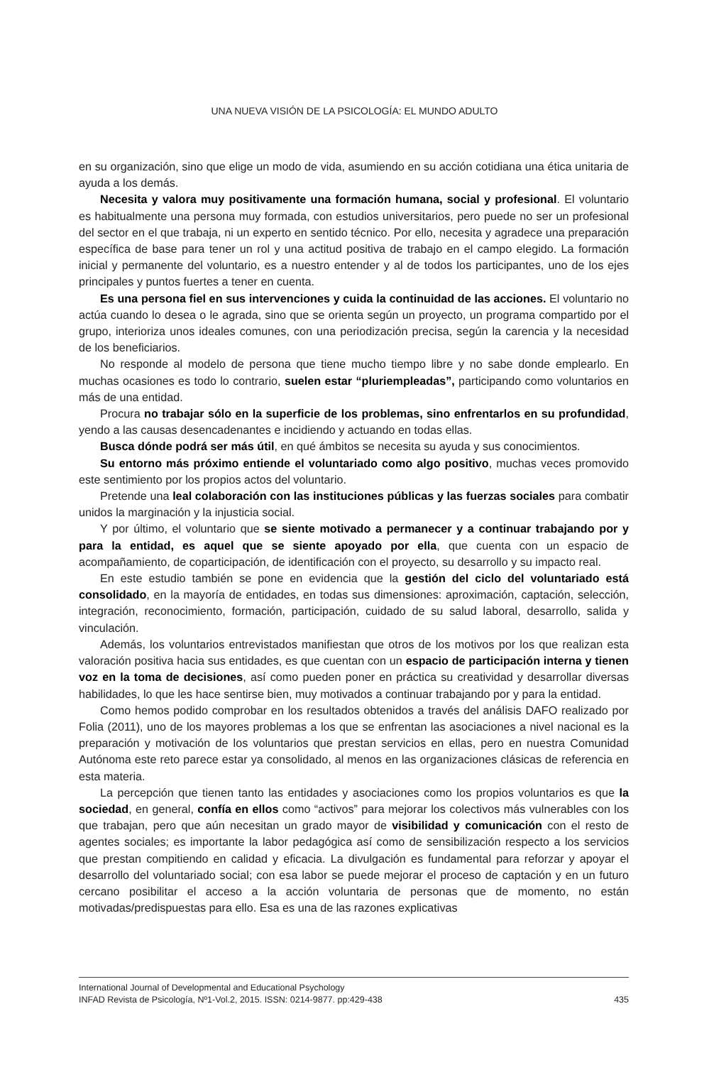UNA NUEVA VISIÓN DE LA PSICOLOGÍA: EL MUNDO ADULTO
en su organización, sino que elige un modo de vida, asumiendo en su acción cotidiana una ética unitaria de ayuda a los demás.
Necesita y valora muy positivamente una formación humana, social y profesional. El voluntario es habitualmente una persona muy formada, con estudios universitarios, pero puede no ser un profesional del sector en el que trabaja, ni un experto en sentido técnico. Por ello, necesita y agradece una preparación específica de base para tener un rol y una actitud positiva de trabajo en el campo elegido. La formación inicial y permanente del voluntario, es a nuestro entender y al de todos los participantes, uno de los ejes principales y puntos fuertes a tener en cuenta.
Es una persona fiel en sus intervenciones y cuida la continuidad de las acciones. El voluntario no actúa cuando lo desea o le agrada, sino que se orienta según un proyecto, un programa compartido por el grupo, interioriza unos ideales comunes, con una periodización precisa, según la carencia y la necesidad de los beneficiarios.
No responde al modelo de persona que tiene mucho tiempo libre y no sabe donde emplearlo. En muchas ocasiones es todo lo contrario, suelen estar “pluriempleadas”, participando como voluntarios en más de una entidad.
Procura no trabajar sólo en la superficie de los problemas, sino enfrentarlos en su profundidad, yendo a las causas desencadenantes e incidiendo y actuando en todas ellas.
Busca dónde podrá ser más útil, en qué ámbitos se necesita su ayuda y sus conocimientos.
Su entorno más próximo entiende el voluntariado como algo positivo, muchas veces promovido este sentimiento por los propios actos del voluntario.
Pretende una leal colaboración con las instituciones públicas y las fuerzas sociales para combatir unidos la marginación y la injusticia social.
Y por último, el voluntario que se siente motivado a permanecer y a continuar trabajando por y para la entidad, es aquel que se siente apoyado por ella, que cuenta con un espacio de acompañamiento, de coparticipación, de identificación con el proyecto, su desarrollo y su impacto real.
En este estudio también se pone en evidencia que la gestión del ciclo del voluntariado está consolidado, en la mayoría de entidades, en todas sus dimensiones: aproximación, captación, selección, integración, reconocimiento, formación, participación, cuidado de su salud laboral, desarrollo, salida y vinculación.
Además, los voluntarios entrevistados manifiestan que otros de los motivos por los que realizan esta valoración positiva hacia sus entidades, es que cuentan con un espacio de participación interna y tienen voz en la toma de decisiones, así como pueden poner en práctica su creatividad y desarrollar diversas habilidades, lo que les hace sentirse bien, muy motivados a continuar trabajando por y para la entidad.
Como hemos podido comprobar en los resultados obtenidos a través del análisis DAFO realizado por Folia (2011), uno de los mayores problemas a los que se enfrentan las asociaciones a nivel nacional es la preparación y motivación de los voluntarios que prestan servicios en ellas, pero en nuestra Comunidad Autónoma este reto parece estar ya consolidado, al menos en las organizaciones clásicas de referencia en esta materia.
La percepción que tienen tanto las entidades y asociaciones como los propios voluntarios es que la sociedad, en general, confía en ellos como “activos” para mejorar los colectivos más vulnerables con los que trabajan, pero que aún necesitan un grado mayor de visibilidad y comunicación con el resto de agentes sociales; es importante la labor pedagógica así como de sensibilización respecto a los servicios que prestan compitiendo en calidad y eficacia. La divulgación es fundamental para reforzar y apoyar el desarrollo del voluntariado social; con esa labor se puede mejorar el proceso de captación y en un futuro cercano posibilitar el acceso a la acción voluntaria de personas que de momento, no están motivadas/predispuestas para ello. Esa es una de las razones explicativas
International Journal of Developmental and Educational Psychology
INFAD Revista de Psicología, Nº1-Vol.2, 2015. ISSN: 0214-9877. pp:429-438 435